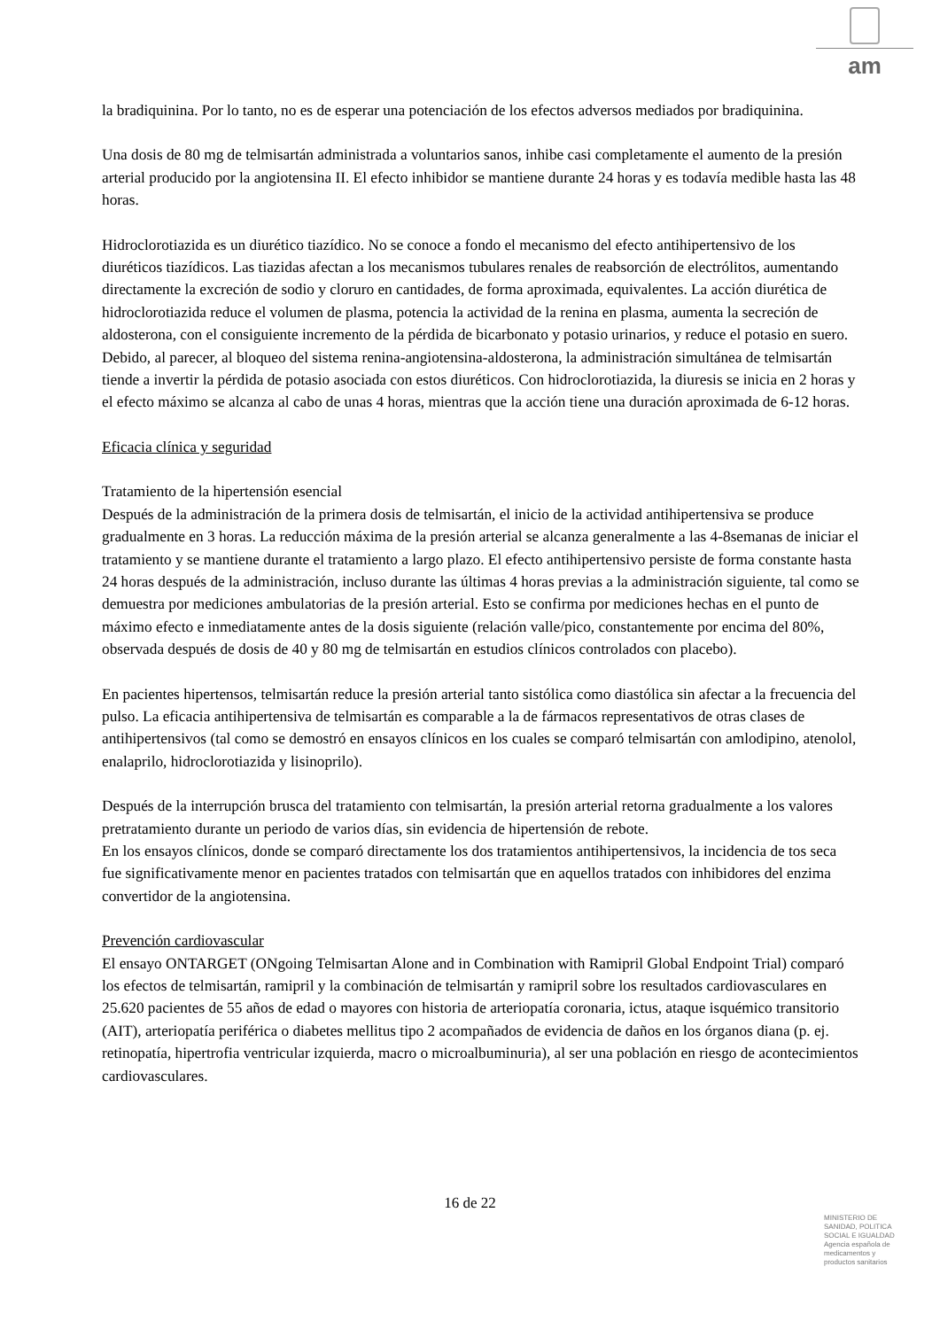am
la bradiquinina. Por lo tanto, no es de esperar una potenciación de los efectos adversos mediados por bradiquinina.
Una dosis de 80 mg de telmisartán administrada a voluntarios sanos, inhibe casi completamente el aumento de la presión arterial producido por la angiotensina II. El efecto inhibidor se mantiene durante 24 horas y es todavía medible hasta las 48 horas.
Hidroclorotiazida es un diurético tiazídico. No se conoce a fondo el mecanismo del efecto antihipertensivo de los diuréticos tiazídicos. Las tiazidas afectan a los mecanismos tubulares renales de reabsorción de electrólitos, aumentando directamente la excreción de sodio y cloruro en cantidades, de forma aproximada, equivalentes. La acción diurética de hidroclorotiazida reduce el volumen de plasma, potencia la actividad de la renina en plasma, aumenta la secreción de aldosterona, con el consiguiente incremento de la pérdida de bicarbonato y potasio urinarios, y reduce el potasio en suero. Debido, al parecer, al bloqueo del sistema renina-angiotensina-aldosterona, la administración simultánea de telmisartán tiende a invertir la pérdida de potasio asociada con estos diuréticos. Con hidroclorotiazida, la diuresis se inicia en 2 horas y el efecto máximo se alcanza al cabo de unas 4 horas, mientras que la acción tiene una duración aproximada de 6-12 horas.
Eficacia clínica y seguridad
Tratamiento de la hipertensión esencial
Después de la administración de la primera dosis de telmisartán, el inicio de la actividad antihipertensiva se produce gradualmente en 3 horas. La reducción máxima de la presión arterial se alcanza generalmente a las 4-8semanas de iniciar el tratamiento y se mantiene durante el tratamiento a largo plazo. El efecto antihipertensivo persiste de forma constante hasta 24 horas después de la administración, incluso durante las últimas 4 horas previas a la administración siguiente, tal como se demuestra por mediciones ambulatorias de la presión arterial. Esto se confirma por mediciones hechas en el punto de máximo efecto e inmediatamente antes de la dosis siguiente (relación valle/pico, constantemente por encima del 80%, observada después de dosis de 40 y 80 mg de telmisartán en estudios clínicos controlados con placebo).
En pacientes hipertensos, telmisartán reduce la presión arterial tanto sistólica como diastólica sin afectar a la frecuencia del pulso. La eficacia antihipertensiva de telmisartán es comparable a la de fármacos representativos de otras clases de antihipertensivos (tal como se demostró en ensayos clínicos en los cuales se comparó telmisartán con amlodipino, atenolol, enalaprilo, hidroclorotiazida y lisinoprilo).
Después de la interrupción brusca del tratamiento con telmisartán, la presión arterial retorna gradualmente a los valores pretratamiento durante un periodo de varios días, sin evidencia de hipertensión de rebote.
En los ensayos clínicos, donde se comparó directamente los dos tratamientos antihipertensivos, la incidencia de tos seca fue significativamente menor en pacientes tratados con telmisartán que en aquellos tratados con inhibidores del enzima convertidor de la angiotensina.
Prevención cardiovascular
El ensayo ONTARGET (ONgoing Telmisartan Alone and in Combination with Ramipril Global Endpoint Trial) comparó los efectos de telmisartán, ramipril y la combinación de telmisartán y ramipril sobre los resultados cardiovasculares en 25.620 pacientes de 55 años de edad o mayores con historia de arteriopatía coronaria, ictus, ataque isquémico transitorio (AIT), arteriopatía periférica o diabetes mellitus tipo 2 acompañados de evidencia de daños en los órganos diana (p. ej. retinopatía, hipertrofia ventricular izquierda, macro o microalbuminuria), al ser una población en riesgo de acontecimientos cardiovasculares.
16 de 22
MINISTERIO DE
SANIDAD, POLITICA
SOCIAL E IGUALDAD
Agencia española de
medicamentos y
productos sanitarios